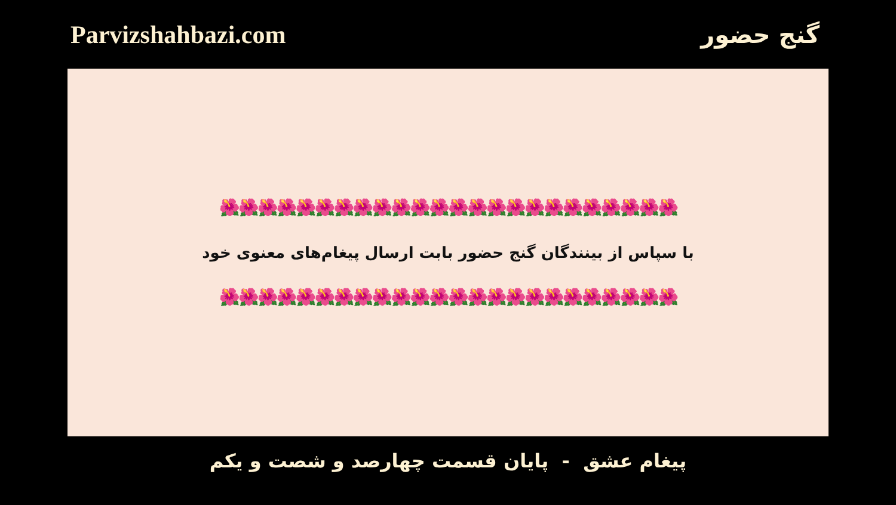Parvizshahbazi.com گنج حضور
🌺🌺🌺🌺🌺🌺🌺🌺🌺🌺🌺🌺🌺🌺🌺🌺🌺🌺🌺🌺🌺🌺🌺🌺
با سپاس از بینندگان گنج حضور بابت ارسال پیغام‌های معنوی خود
🌺🌺🌺🌺🌺🌺🌺🌺🌺🌺🌺🌺🌺🌺🌺🌺🌺🌺🌺🌺🌺🌺🌺🌺
پیغام عشق - پایان قسمت چهارصد و شصت و یکم